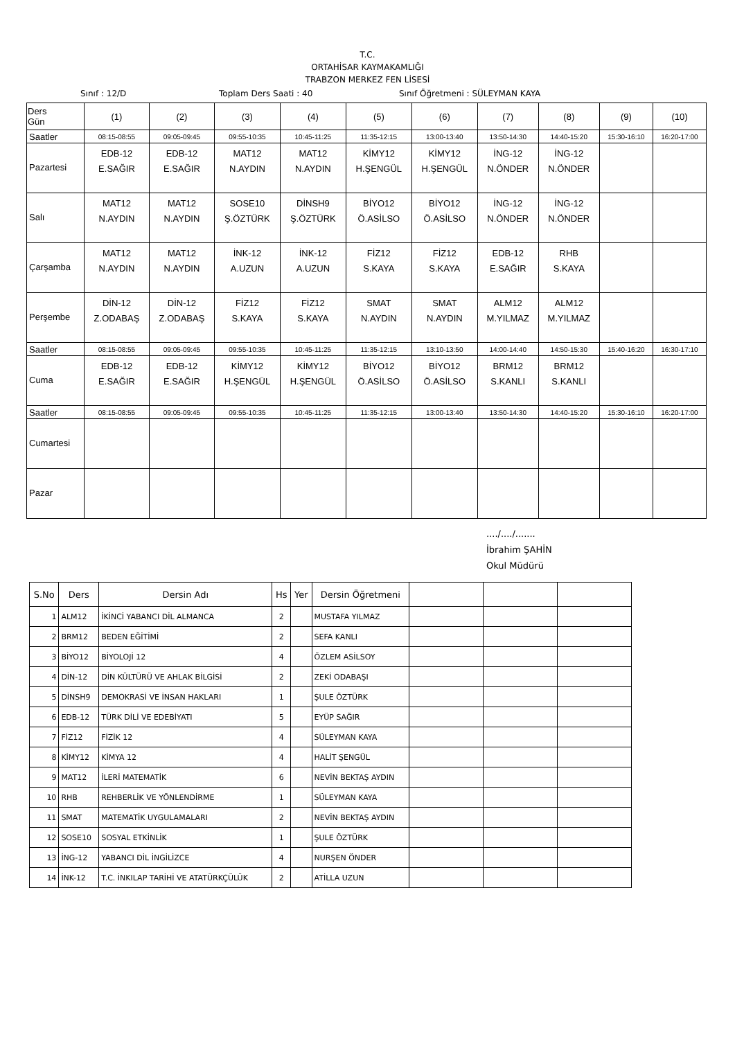T.C.
ORTAHİSAR KAYMAKAMLIĞI
TRABZON MERKEZ FEN LİSESİ
Sınıf : 12/D Toplam Ders Saati : 40 Sınıf Öğretmeni : SÜLEYMAN KAYA
| Ders Gün | (1) | (2) | (3) | (4) | (5) | (6) | (7) | (8) | (9) | (10) |
| --- | --- | --- | --- | --- | --- | --- | --- | --- | --- | --- |
| Saatler | 08:15-08:55 | 09:05-09:45 | 09:55-10:35 | 10:45-11:25 | 11:35-12:15 | 13:00-13:40 | 13:50-14:30 | 14:40-15:20 | 15:30-16:10 | 16:20-17:00 |
| Pazartesi | EDB-12 E.SAĞIR | EDB-12 E.SAĞIR | MAT12 N.AYDIN | MAT12 N.AYDIN | KİMY12 H.ŞENGÜL | KİMY12 H.ŞENGÜL | İNG-12 N.ÖNDER | İNG-12 N.ÖNDER | | |
| Salı | MAT12 N.AYDIN | MAT12 N.AYDIN | SOSE10 Ş.ÖZTÜRK | DİNSH9 Ş.ÖZTÜRK | BİYO12 Ö.ASİLSO | BİYO12 Ö.ASİLSO | İNG-12 N.ÖNDER | İNG-12 N.ÖNDER | | |
| Çarşamba | MAT12 N.AYDIN | MAT12 N.AYDIN | İNK-12 A.UZUN | İNK-12 A.UZUN | FİZ12 S.KAYA | FİZ12 S.KAYA | EDB-12 E.SAĞIR | RHB S.KAYA | | |
| Perşembe | DİN-12 Z.ODABAŞ | DİN-12 Z.ODABAŞ | FİZ12 S.KAYA | FİZ12 S.KAYA | SMAT N.AYDIN | SMAT N.AYDIN | ALM12 M.YILMAZ | ALM12 M.YILMAZ | | |
| Saatler | 08:15-08:55 | 09:05-09:45 | 09:55-10:35 | 10:45-11:25 | 11:35-12:15 | 13:10-13:50 | 14:00-14:40 | 14:50-15:30 | 15:40-16:20 | 16:30-17:10 |
| Cuma | EDB-12 E.SAĞIR | EDB-12 E.SAĞIR | KİMY12 H.ŞENGÜL | KİMY12 H.ŞENGÜL | BİYO12 Ö.ASİLSO | BİYO12 Ö.ASİLSO | BRM12 S.KANLI | BRM12 S.KANLI | | |
| Saatler | 08:15-08:55 | 09:05-09:45 | 09:55-10:35 | 10:45-11:25 | 11:35-12:15 | 13:00-13:40 | 13:50-14:30 | 14:40-15:20 | 15:30-16:10 | 16:20-17:00 |
| Cumartesi | | | | | | | | | | |
| Pazar | | | | | | | | | | |
..../..../.......
İbrahim ŞAHİN
Okul Müdürü
| S.No | Ders | Dersin Adı | Hs | Yer | Dersin Öğretmeni | | | |
| --- | --- | --- | --- | --- | --- | --- | --- | --- |
| 1 | ALM12 | İKİNCİ YABANCI DİL ALMANCA | 2 | | MUSTAFA YILMAZ | | | |
| 2 | BRM12 | BEDEN EĞİTİMİ | 2 | | SEFA KANLI | | | |
| 3 | BİYO12 | BİYOLOJİ 12 | 4 | | ÖZLEM ASİLSOY | | | |
| 4 | DİN-12 | DİN KÜLTÜRÜ VE AHLAK BİLGİSİ | 2 | | ZEKİ ODABAŞI | | | |
| 5 | DİNSH9 | DEMOKRASİ VE İNSAN HAKLARI | 1 | | ŞULE ÖZTÜRK | | | |
| 6 | EDB-12 | TÜRK DİLİ VE EDEBİYATI | 5 | | EYÜP SAĞIR | | | |
| 7 | FİZ12 | FİZİK 12 | 4 | | SÜLEYMAN KAYA | | | |
| 8 | KİMY12 | KİMYA 12 | 4 | | HALİT ŞENGÜL | | | |
| 9 | MAT12 | İLERİ MATEMATİK | 6 | | NEVİN BEKTAŞ AYDIN | | | |
| 10 | RHB | REHBERLİK VE YÖNLENDİRME | 1 | | SÜLEYMAN KAYA | | | |
| 11 | SMAT | MATEMATİK UYGULAMALARI | 2 | | NEVİN BEKTAŞ AYDIN | | | |
| 12 | SOSE10 | SOSYAL ETKİNLİK | 1 | | ŞULE ÖZTÜRK | | | |
| 13 | İNG-12 | YABANCI DİL İNGİLİZCE | 4 | | NURŞEN ÖNDER | | | |
| 14 | İNK-12 | T.C. İNKILAP TARİHİ VE ATATÜRKÇÜLÜK | 2 | | ATİLLA UZUN | | | |